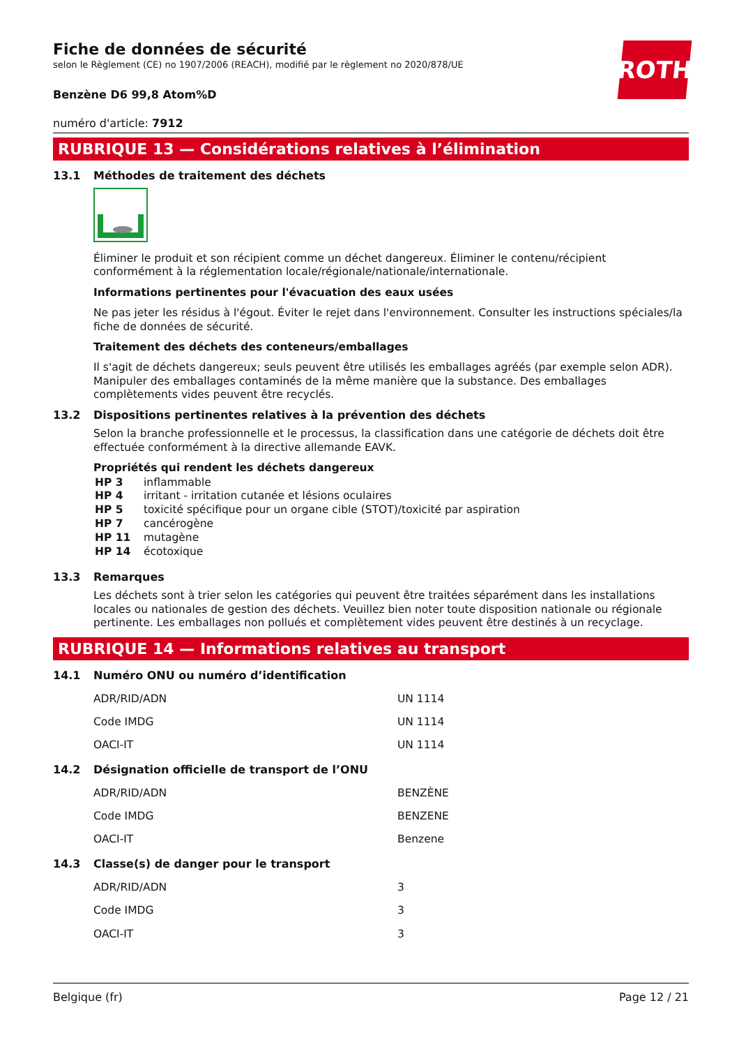ROTH
Fiche de données de sécurité
selon le Règlement (CE) no 1907/2006 (REACH), modifié par le règlement no 2020/878/UE
Benzène D6 99,8 Atom%D
numéro d'article: 7912
RUBRIQUE 13 — Considérations relatives à l’élimination
13.1 Méthodes de traitement des déchets
Éliminer le produit et son récipient comme un déchet dangereux. Éliminer le contenu/récipient conformément à la réglementation locale/régionale/nationale/internationale.
Informations pertinentes pour l'évacuation des eaux usées
Ne pas jeter les résidus à l'égout. Éviter le rejet dans l'environnement. Consulter les instructions spéciales/la fiche de données de sécurité.
Traitement des déchets des conteneurs/emballages
Il s'agit de déchets dangereux; seuls peuvent être utilisés les emballages agréés (par exemple selon ADR). Manipuler des emballages contaminés de la même manière que la substance. Des emballages complètements vides peuvent être recyclés.
13.2 Dispositions pertinentes relatives à la prévention des déchets
Selon la branche professionnelle et le processus, la classification dans une catégorie de déchets doit être effectuée conformément à la directive allemande EAVK.
Propriétés qui rendent les déchets dangereux
| HP 3 | inflammable |
| HP 4 | irritant - irritation cutanée et lésions oculaires |
| HP 5 | toxicité spécifique pour un organe cible (STOT)/toxicité par aspiration |
| HP 7 | cancérogène |
| HP 11 | mutagène |
| HP 14 | écotoxique |
13.3 Remarques
Les déchets sont à trier selon les catégories qui peuvent être traitées séparément dans les installations locales ou nationales de gestion des déchets. Veuillez bien noter toute disposition nationale ou régionale pertinente. Les emballages non pollués et complètement vides peuvent être destinés à un recyclage.
RUBRIQUE 14 — Informations relatives au transport
14.1 Numéro ONU ou numéro d’identification
| ADR/RID/ADN | UN 1114 |
| Code IMDG | UN 1114 |
| OACI-IT | UN 1114 |
14.2 Désignation officielle de transport de l’ONU
| ADR/RID/ADN | BENZÈNE |
| Code IMDG | BENZENE |
| OACI-IT | Benzene |
14.3 Classe(s) de danger pour le transport
| ADR/RID/ADN | 3 |
| Code IMDG | 3 |
| OACI-IT | 3 |
Belgique (fr) Page 12 / 21